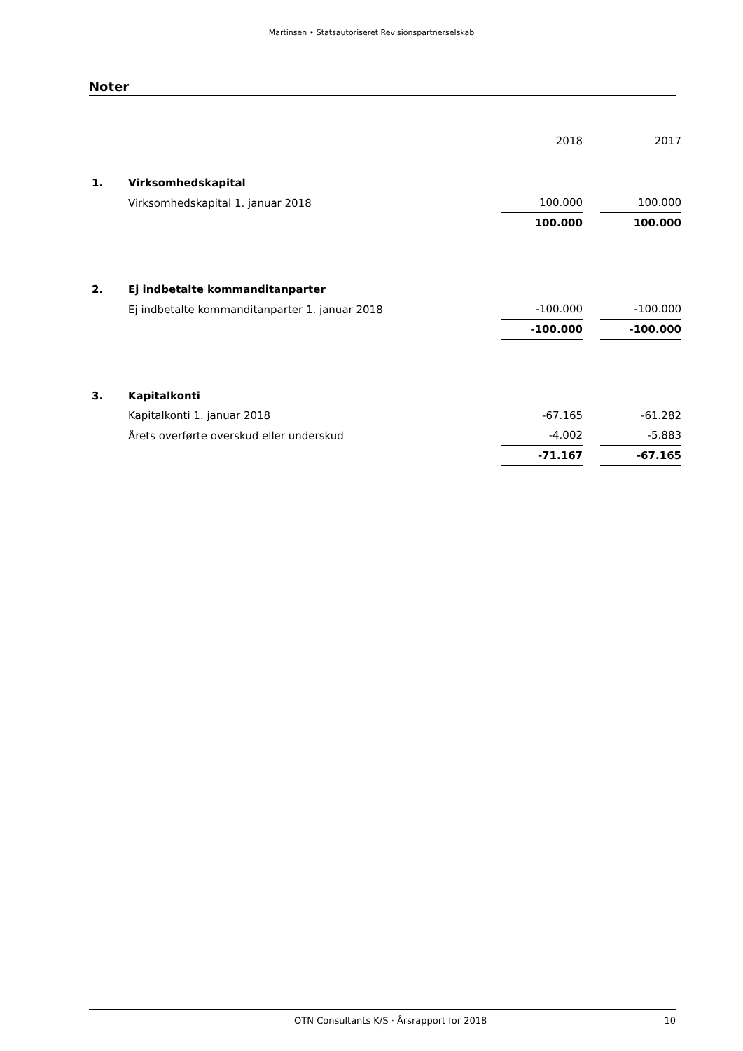Martinsen • Statsautoriseret Revisionspartnerselskab
Noter
| | | 2018 | | 2017 |
| 1. | Virksomhedskapital | | | |
| | Virksomhedskapital 1. januar 2018 | 100.000 | | 100.000 |
| | | 100.000 | | 100.000 |
| 2. | Ej indbetalte kommanditanparter | | | |
| | Ej indbetalte kommanditanparter 1. januar 2018 | -100.000 | | -100.000 |
| | | -100.000 | | -100.000 |
| 3. | Kapitalkonti | | | |
| | Kapitalkonti 1. januar 2018 | -67.165 | | -61.282 |
| | Årets overførte overskud eller underskud | -4.002 | | -5.883 |
| | | -71.167 | | -67.165 |
OTN Consultants K/S · Årsrapport for 2018 10